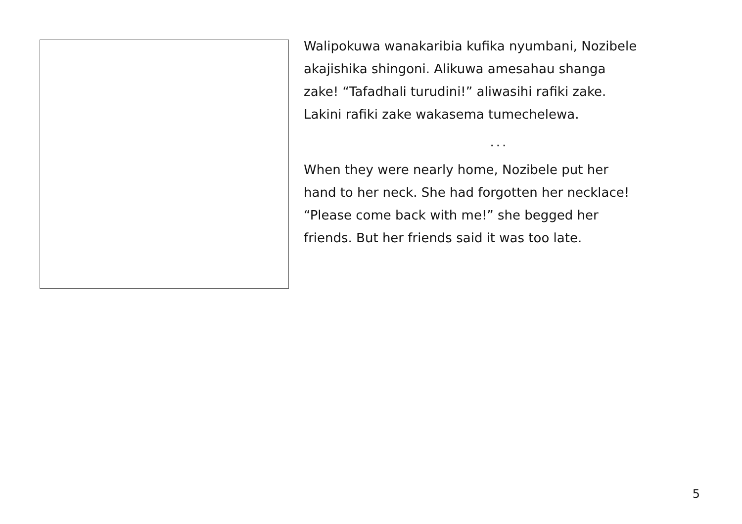Walipokuwa wanakaribia kufika nyumbani, Nozibele
akajishika shingoni. Alikuwa amesahau shanga
zake! “Tafadhali turudini!” aliwasihi rafiki zake.
Lakini rafiki zake wakasema tumechelewa.
...
When they were nearly home, Nozibele put her
hand to her neck. She had forgotten her necklace!
“Please come back with me!” she begged her
friends. But her friends said it was too late.
5